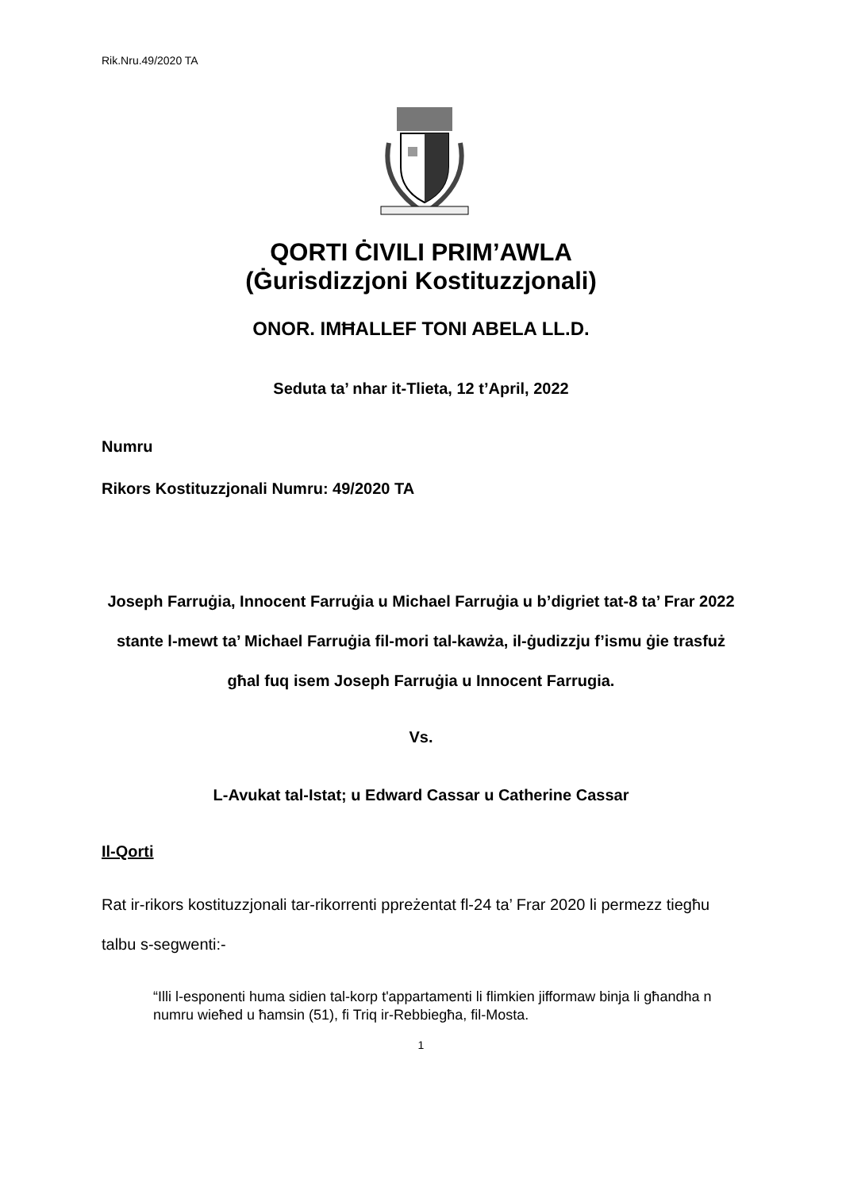Rik.Nru.49/2020 TA
QORTI ĊIVILI PRIM’AWLA
(Ġurisdizzjoni Kostituzzjonali)
ONOR. IMĦALLEF TONI ABELA LL.D.
Seduta ta’ nhar it-Tlieta, 12 t’April, 2022
Numru
Rikors Kostituzzjonali Numru: 49/2020 TA
Joseph Farruġia, Innocent Farruġia u Michael Farruġia u b’digriet tat-8 ta’ Frar 2022 stante l-mewt ta’ Michael Farruġia fil-mori tal-kawża, il-ġudizzju f’ismu ġie trasfuż għal fuq isem Joseph Farruġia u Innocent Farrugia.
Vs.
L-Avukat tal-Istat; u Edward Cassar u Catherine Cassar
Il-Qorti
Rat ir-rikors kostituzzjonali tar-rikorrenti ppreżentat fl-24 ta’ Frar 2020 li permezz tiegħu talbu s-segwenti:-
“Illi l-esponenti huma sidien tal-korp t'appartamenti li flimkien jifformaw binja li għandha n numru wieħed u ħamsin (51), fi Triq ir-Rebbiegħa, fil-Mosta.
1